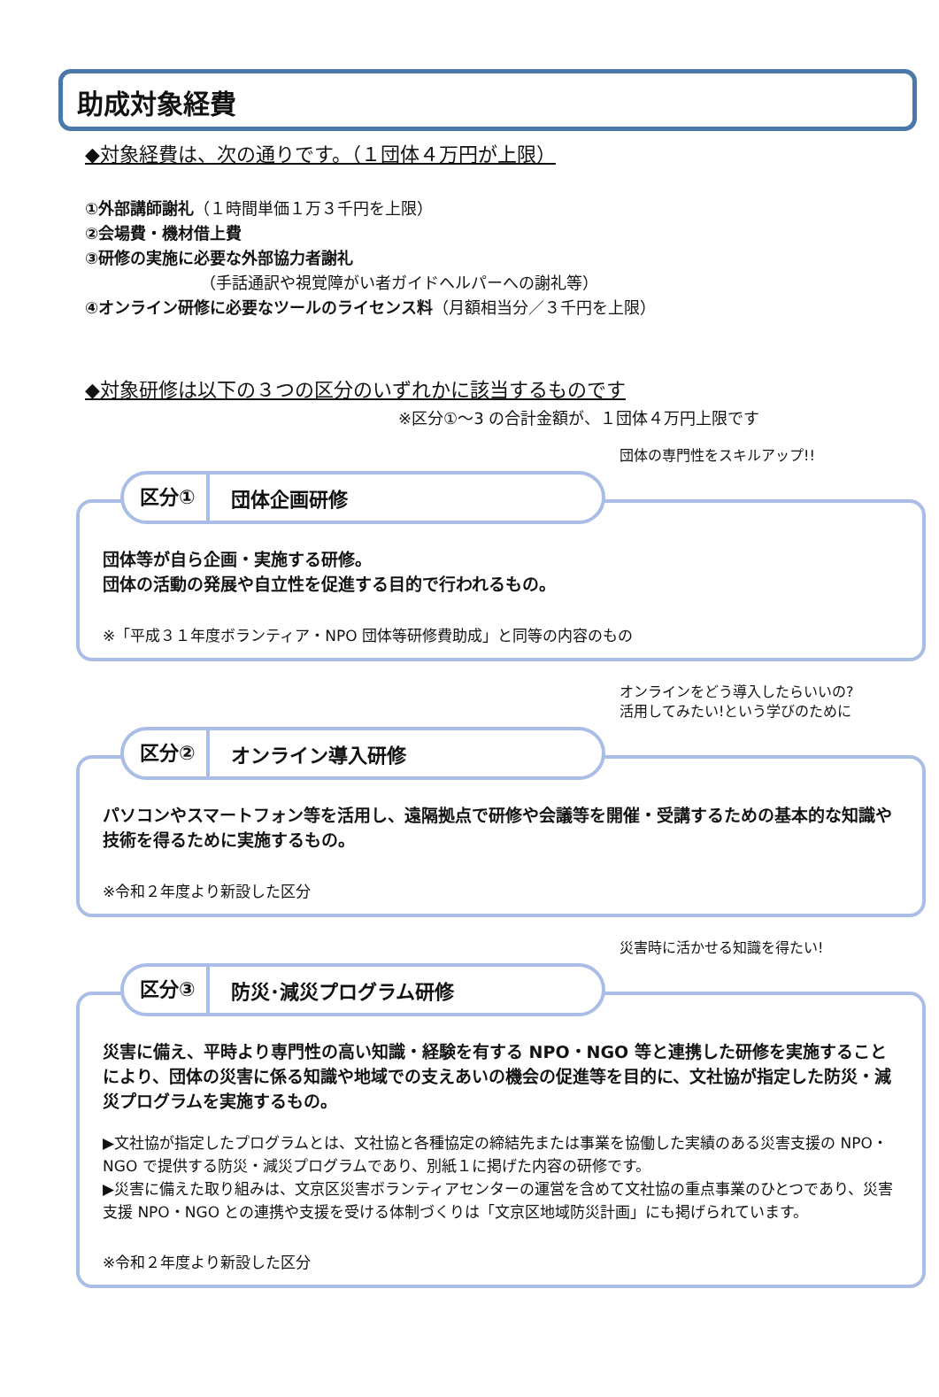助成対象経費
◆対象経費は、次の通りです。（１団体４万円が上限）
①外部講師謝礼（１時間単価１万３千円を上限）
②会場費・機材借上費
③研修の実施に必要な外部協力者謝礼
（手話通訳や視覚障がい者ガイドヘルパーへの謝礼等）
④オンライン研修に必要なツールのライセンス料（月額相当分／３千円を上限）
◆対象研修は以下の３つの区分のいずれかに該当するものです
※区分①～3 の合計金額が、１団体４万円上限です
団体の専門性をスキルアップ!!
区分① 団体企画研修
団体等が自ら企画・実施する研修。
団体の活動の発展や自立性を促進する目的で行われるもの。
※「平成３１年度ボランティア・NPO 団体等研修費助成」と同等の内容のもの
オンラインをどう導入したらいいの?
活用してみたい!という学びのために
区分② オンライン導入研修
パソコンやスマートフォン等を活用し、遠隔拠点で研修や会議等を開催・受講するための基本的な知識や技術を得るために実施するもの。
※令和２年度より新設した区分
災害時に活かせる知識を得たい!
区分③ 防災･減災プログラム研修
災害に備え、平時より専門性の高い知識・経験を有する NPO・NGO 等と連携した研修を実施することにより、団体の災害に係る知識や地域での支えあいの機会の促進等を目的に、文社協が指定した防災・減災プログラムを実施するもの。
▶文社協が指定したプログラムとは、文社協と各種協定の締結先または事業を協働した実績のある災害支援の NPO・NGO で提供する防災・減災プログラムであり、別紙１に掲げた内容の研修です。
▶災害に備えた取り組みは、文京区災害ボランティアセンターの運営を含めて文社協の重点事業のひとつであり、災害支援 NPO・NGO との連携や支援を受ける体制づくりは「文京区地域防災計画」にも掲げられています。
※令和２年度より新設した区分